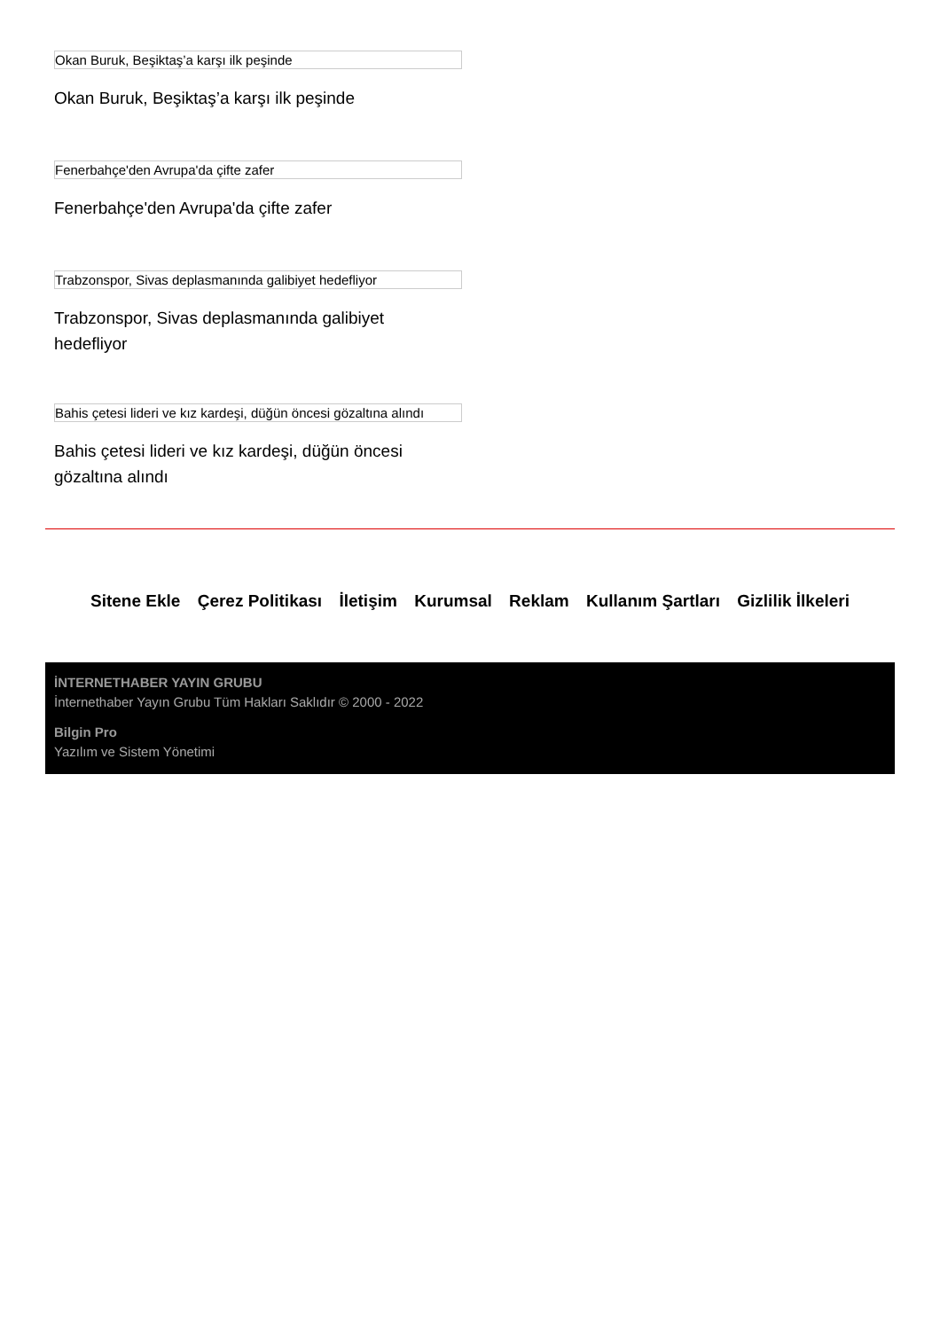Okan Buruk, Beşiktaş’a karşı ilk peşinde
Okan Buruk, Beşiktaş’a karşı ilk peşinde
Fenerbahçe'den Avrupa'da çifte zafer
Fenerbahçe'den Avrupa'da çifte zafer
Trabzonspor, Sivas deplasmanında galibiyet hedefliyor
Trabzonspor, Sivas deplasmanında galibiyet hedefliyor
Bahis çetesi lideri ve kız kardeşi, düğün öncesi gözaltına alındı
Bahis çetesi lideri ve kız kardeşi, düğün öncesi gözaltına alındı
Sitene Ekle Çerez Politikası İletişim Kurumsal Reklam Kullanım Şartları Gizlilik İlkeleri
İNTERNETHABER YAYIN GRUBU
İnternethaber Yayın Grubu Tüm Hakları Saklıdır © 2000 - 2022
Bilgin Pro
Yazılım ve Sistem Yönetimi